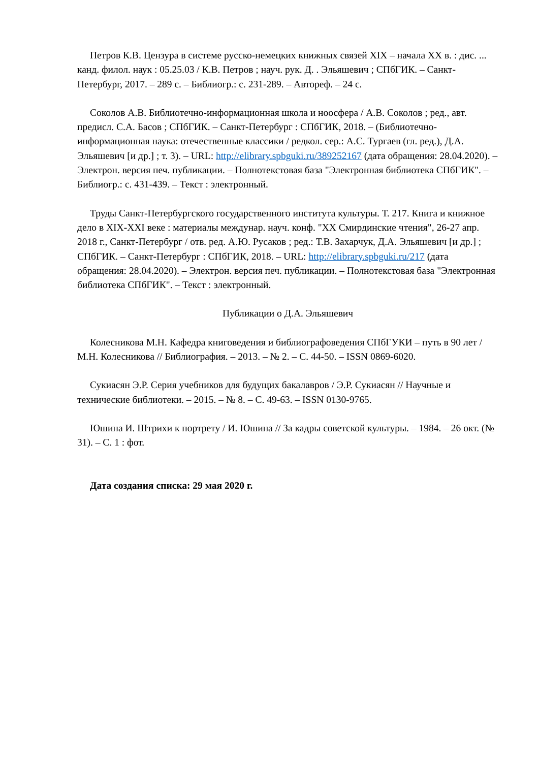Петров К.В. Цензура в системе русско-немецких книжных связей XIX – начала XX в. : дис. ... канд. филол. наук : 05.25.03 / К.В. Петров ; науч. рук. Д. . Эльяшевич ; СПбГИК. – Санкт-Петербург, 2017. – 289 с. – Библиогр.: с. 231-289. – Автореф. – 24 с.
Соколов А.В. Библиотечно-информационная школа и ноосфера / А.В. Соколов ; ред., авт. предисл. С.А. Басов ; СПбГИК. – Санкт-Петербург : СПбГИК, 2018. – (Библиотечно-информационная наука: отечественные классики / редкол. сер.: А.С. Тургаев (гл. ред.), Д.А. Эльяшевич [и др.] ; т. 3). – URL: http://elibrary.spbguki.ru/389252167 (дата обращения: 28.04.2020). – Электрон. версия печ. публикации. – Полнотекстовая база "Электронная библиотека СПбГИК". – Библиогр.: с. 431-439. – Текст : электронный.
Труды Санкт-Петербургского государственного института культуры. Т. 217. Книга и книжное дело в XIX-XXI веке : материалы междунар. науч. конф. "XX Смирдинские чтения", 26-27 апр. 2018 г., Санкт-Петербург / отв. ред. А.Ю. Русаков ; ред.: Т.В. Захарчук, Д.А. Эльяшевич [и др.] ; СПбГИК. – Санкт-Петербург : СПбГИК, 2018. – URL: http://elibrary.spbguki.ru/217 (дата обращения: 28.04.2020). – Электрон. версия печ. публикации. – Полнотекстовая база "Электронная библиотека СПбГИК". – Текст : электронный.
Публикации о Д.А. Эльяшевич
Колесникова М.Н. Кафедра книговедения и библиографоведения СПбГУКИ – путь в 90 лет / М.Н. Колесникова // Библиография. – 2013. – № 2. – С. 44-50. – ISSN 0869-6020.
Сукиасян Э.Р. Серия учебников для будущих бакалавров / Э.Р. Сукиасян // Научные и технические библиотеки. – 2015. – № 8. – С. 49-63. – ISSN 0130-9765.
Юшина И. Штрихи к портрету / И. Юшина // За кадры советской культуры. – 1984. – 26 окт. (№ 31). – С. 1 : фот.
Дата создания списка: 29 мая 2020 г.